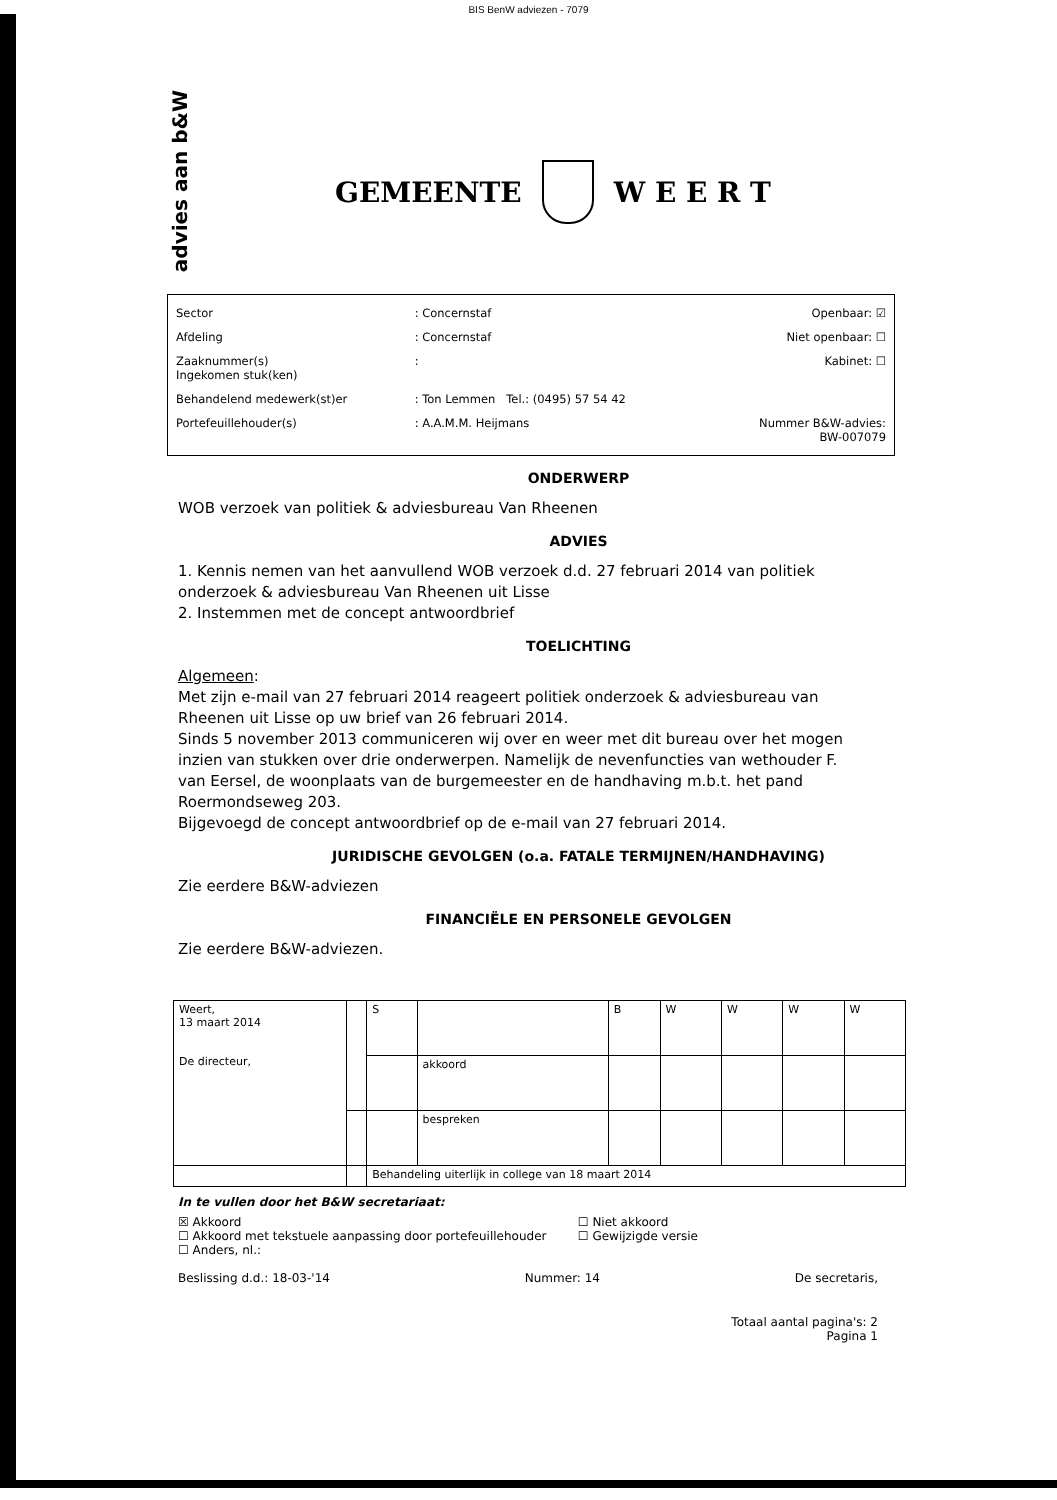BIS BenW adviezen - 7079
advies aan b&W
GEMEENTE W E E R T
| Sector | : Concernstaf | Openbaar: ☑ |
| Afdeling | : Concernstaf | Niet openbaar: ☐ |
| Zaaknummer(s) Ingekomen stuk(ken) | : | Kabinet: ☐ |
| Behandelend medewerk(st)er | : Ton Lemmen Tel.: (0495) 57 54 42 | |
| Portefeuillehouder(s) | : A.A.M.M. Heijmans | Nummer B&W-advies: BW-007079 |
ONDERWERP
WOB verzoek van politiek & adviesbureau Van Rheenen
ADVIES
1. Kennis nemen van het aanvullend WOB verzoek d.d. 27 februari 2014 van politiek onderzoek & adviesbureau Van Rheenen uit Lisse
2. Instemmen met de concept antwoordbrief
TOELICHTING
Algemeen:
Met zijn e-mail van 27 februari 2014 reageert politiek onderzoek & adviesbureau van Rheenen uit Lisse op uw brief van 26 februari 2014.
Sinds 5 november 2013 communiceren wij over en weer met dit bureau over het mogen inzien van stukken over drie onderwerpen. Namelijk de nevenfuncties van wethouder F. van Eersel, de woonplaats van de burgemeester en de handhaving m.b.t. het pand Roermondseweg 203.
Bijgevoegd de concept antwoordbrief op de e-mail van 27 februari 2014.
JURIDISCHE GEVOLGEN (o.a. FATALE TERMIJNEN/HANDHAVING)
Zie eerdere B&W-adviezen
FINANCIËLE EN PERSONELE GEVOLGEN
Zie eerdere B&W-adviezen.
| Weert, 13 maart 2014 De directeur, | | S | | B | W | W | W | W |
| | | | akkoord | | | | | |
| | | | bespreken | | | | | |
| | | Behandeling uiterlijk in college van 18 maart 2014 | | | | | | |
In te vullen door het B&W secretariaat:
☒ Akkoord
☐ Akkoord met tekstuele aanpassing door portefeuillehouder
☐ Anders, nl.:
☐ Niet akkoord
☐ Gewijzigde versie
Beslissing d.d.: 18-03-'14 Nummer: 14 De secretaris,
Totaal aantal pagina's: 2
Pagina 1